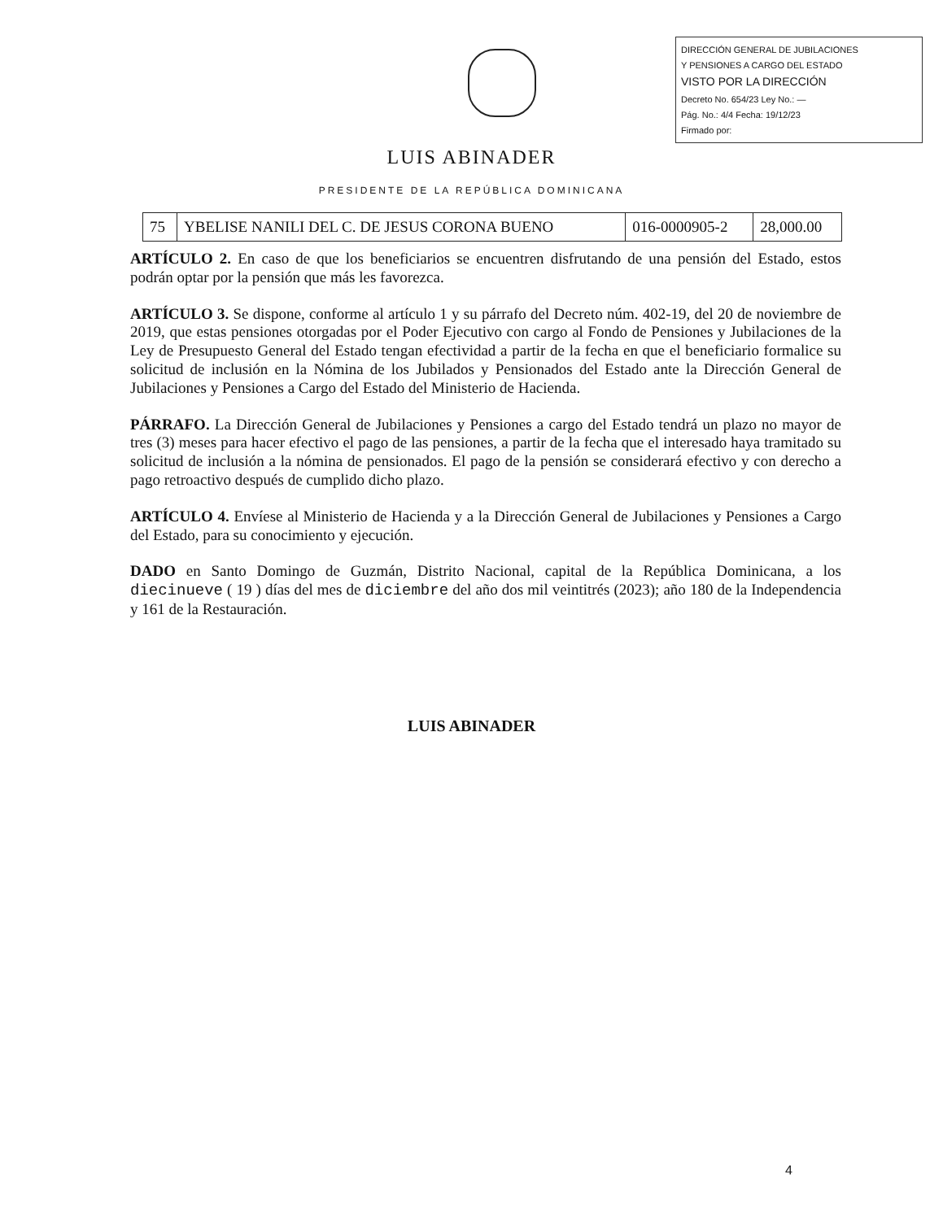DIRECCIÓN GENERAL DE JUBILACIONES
Y PENSIONES A CARGO DEL ESTADO
VISTO POR LA DIRECCIÓN
Decreto No. 654/23 Ley No.: —
Pág. No.: 4/4 Fecha: 19/12/23
Firmado por:
LUIS ABINADER
PRESIDENTE DE LA REPÚBLICA DOMINICANA
| 75 | YBELISE NANILI DEL C. DE JESUS CORONA BUENO | 016-0000905-2 | 28,000.00 |
ARTÍCULO 2. En caso de que los beneficiarios se encuentren disfrutando de una pensión del Estado, estos podrán optar por la pensión que más les favorezca.
ARTÍCULO 3. Se dispone, conforme al artículo 1 y su párrafo del Decreto núm. 402-19, del 20 de noviembre de 2019, que estas pensiones otorgadas por el Poder Ejecutivo con cargo al Fondo de Pensiones y Jubilaciones de la Ley de Presupuesto General del Estado tengan efectividad a partir de la fecha en que el beneficiario formalice su solicitud de inclusión en la Nómina de los Jubilados y Pensionados del Estado ante la Dirección General de Jubilaciones y Pensiones a Cargo del Estado del Ministerio de Hacienda.
PÁRRAFO. La Dirección General de Jubilaciones y Pensiones a cargo del Estado tendrá un plazo no mayor de tres (3) meses para hacer efectivo el pago de las pensiones, a partir de la fecha que el interesado haya tramitado su solicitud de inclusión a la nómina de pensionados. El pago de la pensión se considerará efectivo y con derecho a pago retroactivo después de cumplido dicho plazo.
ARTÍCULO 4. Envíese al Ministerio de Hacienda y a la Dirección General de Jubilaciones y Pensiones a Cargo del Estado, para su conocimiento y ejecución.
DADO en Santo Domingo de Guzmán, Distrito Nacional, capital de la República Dominicana, a los diecinueve ( 19 ) días del mes de diciembre del año dos mil veintitrés (2023); año 180 de la Independencia y 161 de la Restauración.
LUIS ABINADER
4